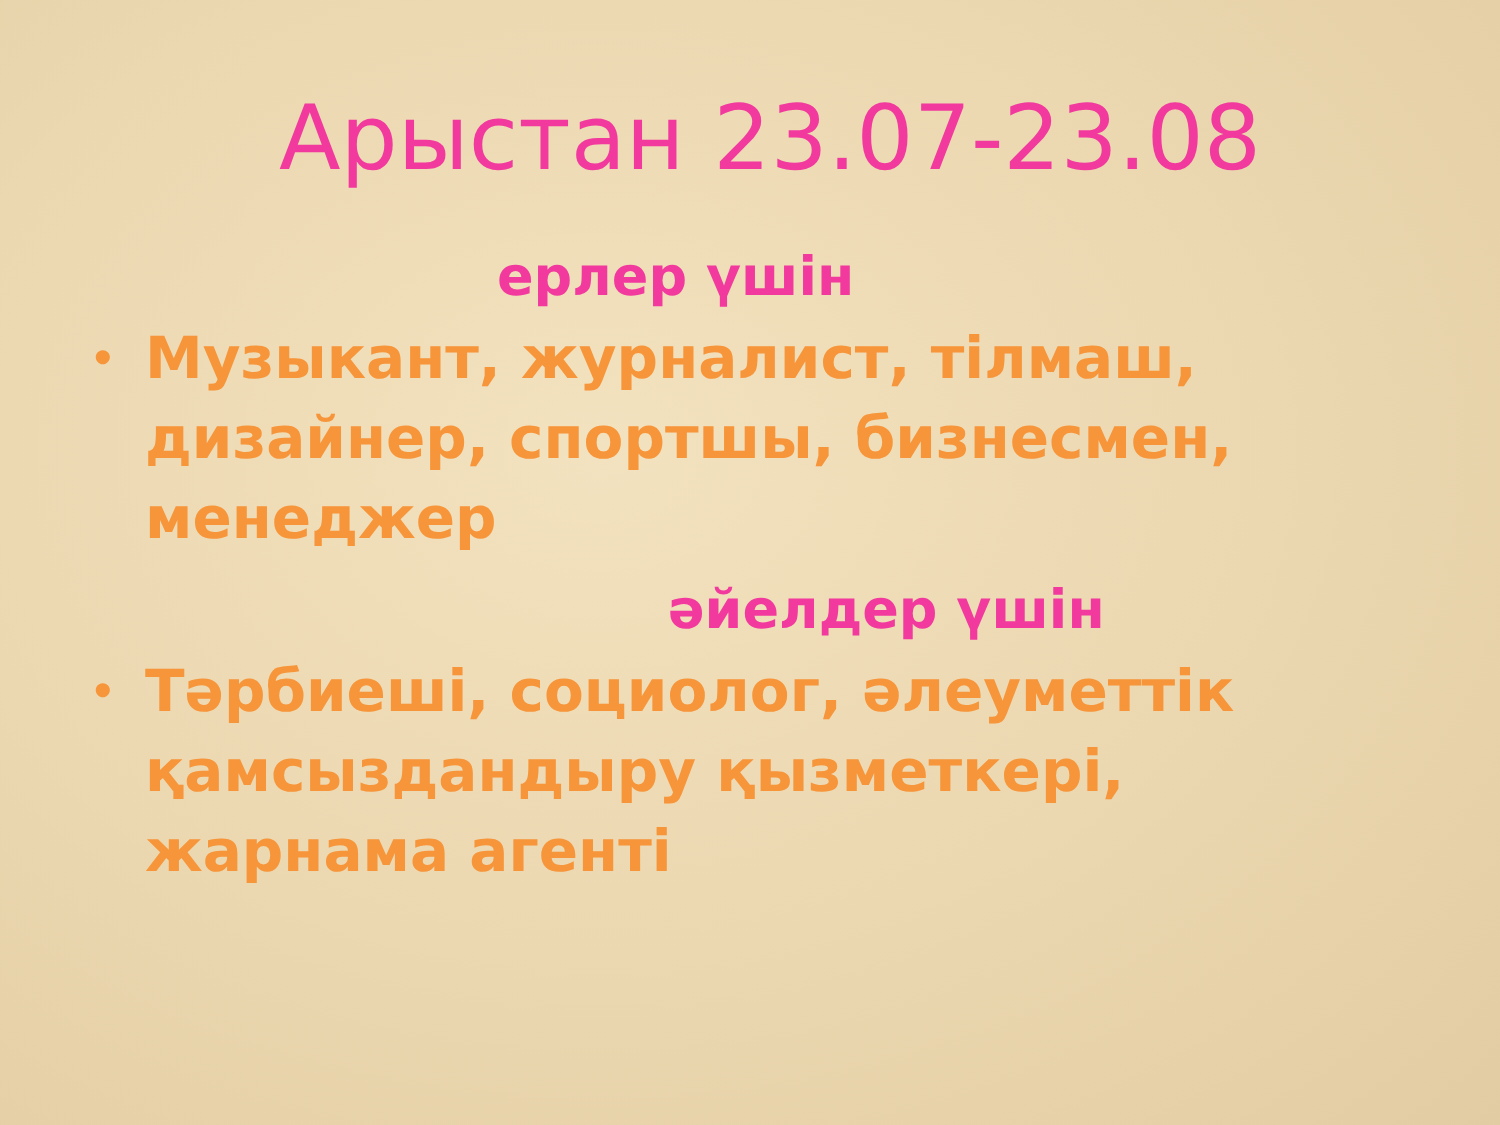Арыстан 23.07-23.08
ерлер үшін
• Музыкант, журналист, тілмаш, дизайнер, спортшы, бизнесмен, менеджер
әйелдер үшін
• Тәрбиеші, социолог, әлеуметтік қамсыздандыру қызметкері, жарнама агенті